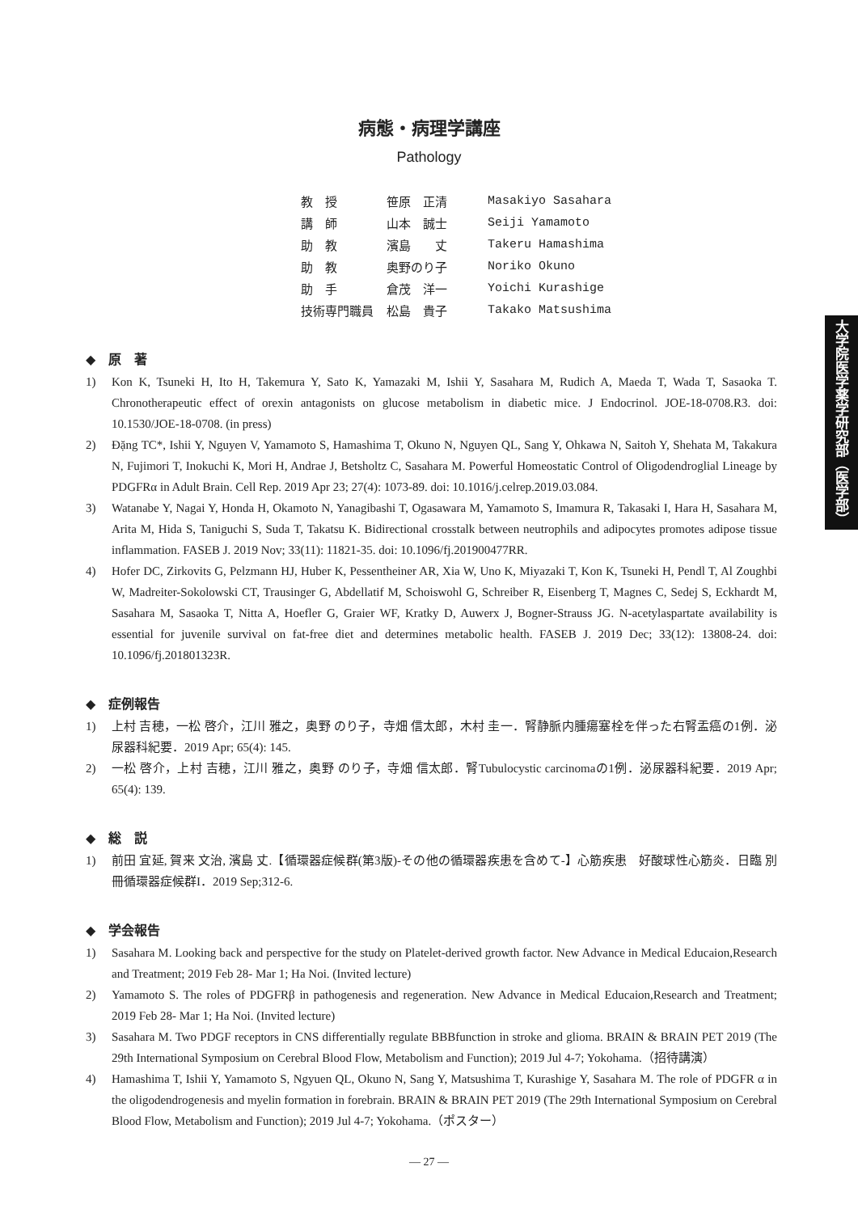病態・病理学講座
Pathology
| 教 授 | 笹原 正清 | Masakiyo Sasahara |
| 講 師 | 山本 誠士 | Seiji Yamamoto |
| 助 教 | 濱島 丈 | Takeru Hamashima |
| 助 教 | 奥野のり子 | Noriko Okuno |
| 助 手 | 倉茂 洋一 | Yoichi Kurashige |
| 技術専門職員 | 松島 貴子 | Takako Matsushima |
大学院医学薬学研究部（医学部）
◆　原　著
1) Kon K, Tsuneki H, Ito H, Takemura Y, Sato K, Yamazaki M, Ishii Y, Sasahara M, Rudich A, Maeda T, Wada T, Sasaoka T. Chronotherapeutic effect of orexin antagonists on glucose metabolism in diabetic mice. J Endocrinol. JOE-18-0708.R3. doi: 10.1530/JOE-18-0708. (in press)
2) Đặng TC*, Ishii Y, Nguyen V, Yamamoto S, Hamashima T, Okuno N, Nguyen QL, Sang Y, Ohkawa N, Saitoh Y, Shehata M, Takakura N, Fujimori T, Inokuchi K, Mori H, Andrae J, Betsholtz C, Sasahara M. Powerful Homeostatic Control of Oligodendroglial Lineage by PDGFRα in Adult Brain. Cell Rep. 2019 Apr 23; 27(4): 1073-89. doi: 10.1016/j.celrep.2019.03.084.
3) Watanabe Y, Nagai Y, Honda H, Okamoto N, Yanagibashi T, Ogasawara M, Yamamoto S, Imamura R, Takasaki I, Hara H, Sasahara M, Arita M, Hida S, Taniguchi S, Suda T, Takatsu K. Bidirectional crosstalk between neutrophils and adipocytes promotes adipose tissue inflammation. FASEB J. 2019 Nov; 33(11): 11821-35. doi: 10.1096/fj.201900477RR.
4) Hofer DC, Zirkovits G, Pelzmann HJ, Huber K, Pessentheiner AR, Xia W, Uno K, Miyazaki T, Kon K, Tsuneki H, Pendl T, Al Zoughbi W, Madreiter-Sokolowski CT, Trausinger G, Abdellatif M, Schoiswohl G, Schreiber R, Eisenberg T, Magnes C, Sedej S, Eckhardt M, Sasahara M, Sasaoka T, Nitta A, Hoefler G, Graier WF, Kratky D, Auwerx J, Bogner-Strauss JG. N-acetylaspartate availability is essential for juvenile survival on fat-free diet and determines metabolic health. FASEB J. 2019 Dec; 33(12): 13808-24. doi: 10.1096/fj.201801323R.
◆　症例報告
1) 上村 吉穂，一松 啓介，江川 雅之，奥野 のり子，寺畑 信太郎，木村 圭一．腎静脈内腫瘍塞栓を伴った右腎盂癌の1例．泌尿器科紀要．2019 Apr; 65(4): 145.
2) 一松 啓介，上村 吉穂，江川 雅之，奥野 のり子，寺畑 信太郎．腎Tubulocystic carcinomaの1例．泌尿器科紀要．2019 Apr; 65(4): 139.
◆　総　説
1) 前田 宜延, 賀来 文治, 濱島 丈.【循環器症候群(第3版)-その他の循環器疾患を含めて-】心筋疾患　好酸球性心筋炎．日臨 別冊循環器症候群I．2019 Sep;312-6.
◆　学会報告
1) Sasahara M. Looking back and perspective for the study on Platelet-derived growth factor. New Advance in Medical Educaion,Research and Treatment; 2019 Feb 28- Mar 1; Ha Noi. (Invited lecture)
2) Yamamoto S. The roles of PDGFRβ in pathogenesis and regeneration. New Advance in Medical Educaion,Research and Treatment; 2019 Feb 28- Mar 1; Ha Noi. (Invited lecture)
3) Sasahara M. Two PDGF receptors in CNS differentially regulate BBBfunction in stroke and glioma. BRAIN & BRAIN PET 2019 (The 29th International Symposium on Cerebral Blood Flow, Metabolism and Function); 2019 Jul 4-7; Yokohama.（招待講演）
4) Hamashima T, Ishii Y, Yamamoto S, Ngyuen QL, Okuno N, Sang Y, Matsushima T, Kurashige Y, Sasahara M. The role of PDGFR α in the oligodendrogenesis and myelin formation in forebrain. BRAIN & BRAIN PET 2019 (The 29th International Symposium on Cerebral Blood Flow, Metabolism and Function); 2019 Jul 4-7; Yokohama.（ポスター）
― 27 ―